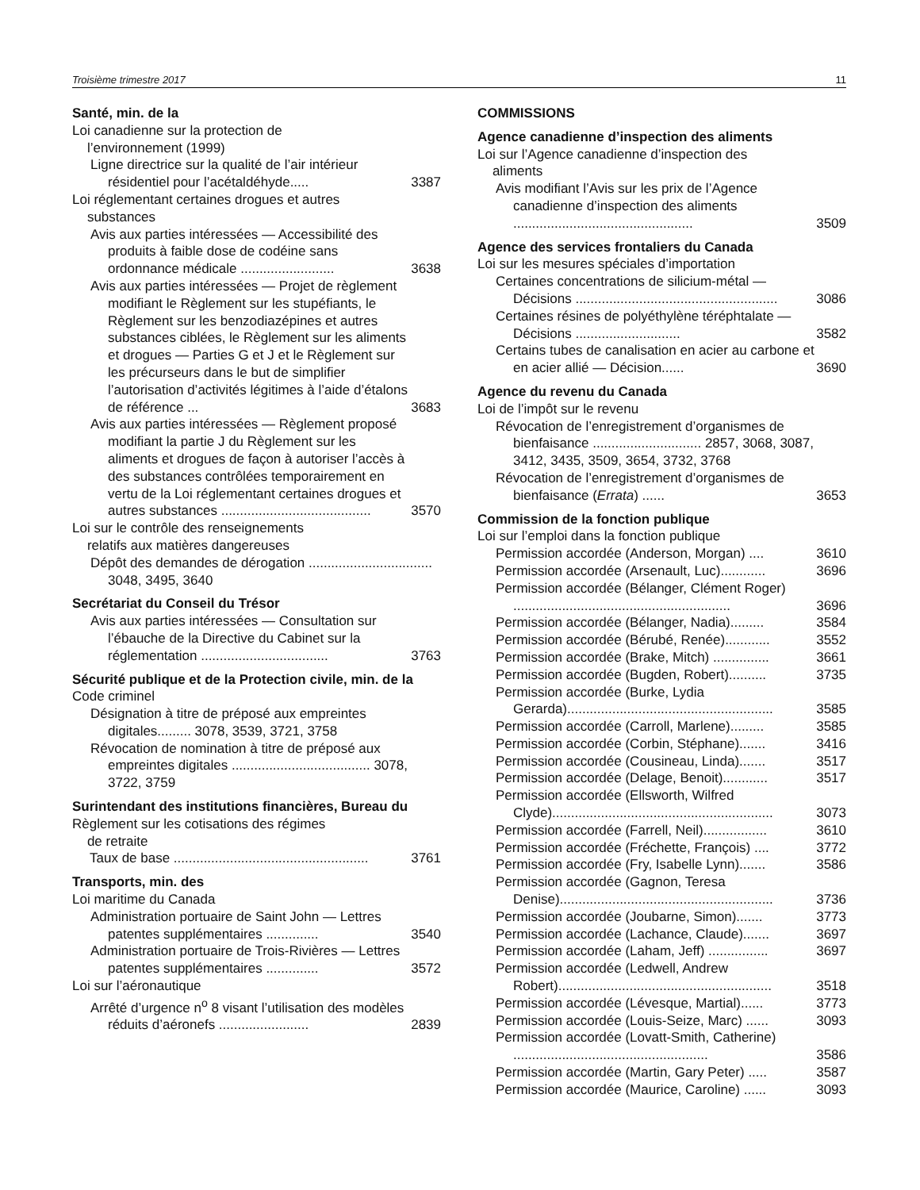Troisième trimestre 2017 11
Santé, min. de la
Loi canadienne sur la protection de
l’environnement (1999)
Ligne directrice sur la qualité de l’air intérieur résidentiel pour l’acétaldéhyde.....
3387
Loi réglementant certaines drogues et autres
substances
Avis aux parties intéressées — Accessibilité des produits à faible dose de codéine sans ordonnance médicale .........................
3638
Avis aux parties intéressées — Projet de règlement modifiant le Règlement sur les stupéfiants, le Règlement sur les benzodiazépines et autres substances ciblées, le Règlement sur les aliments et drogues — Parties G et J et le Règlement sur les précurseurs dans le but de simplifier l’autorisation d’activités légitimes à l’aide d’étalons de référence ...
3683
Avis aux parties intéressées — Règlement proposé modifiant la partie J du Règlement sur les aliments et drogues de façon à autoriser l’accès à des substances contrôlées temporairement en vertu de la Loi réglementant certaines drogues et autres substances ........................................
3570
Loi sur le contrôle des renseignements
relatifs aux matières dangereuses
Dépôt des demandes de dérogation ................................. 3048, 3495, 3640
Secrétariat du Conseil du Trésor
Avis aux parties intéressées — Consultation sur l’ébauche de la Directive du Cabinet sur la réglementation ..................................
3763
Sécurité publique et de la Protection civile, min. de la
Code criminel
Désignation à titre de préposé aux empreintes digitales......... 3078, 3539, 3721, 3758
Révocation de nomination à titre de préposé aux empreintes digitales ..................................... 3078, 3722, 3759
Surintendant des institutions financières, Bureau du
Règlement sur les cotisations des régimes
de retraite
Taux de base ....................................................
3761
Transports, min. des
Loi maritime du Canada
Administration portuaire de Saint John — Lettres patentes supplémentaires ..............
3540
Administration portuaire de Trois-Rivières — Lettres patentes supplémentaires ..............
3572
Loi sur l’aéronautique
Arrêté d’urgence n<sup>o</sup> 8 visant l’utilisation des modèles réduits d’aéronefs ........................
2839
COMMISSIONS
Agence canadienne d’inspection des aliments
Loi sur l’Agence canadienne d’inspection des
aliments
Avis modifiant l’Avis sur les prix de l’Agence canadienne d’inspection des aliments ................................................
3509
Agence des services frontaliers du Canada
Loi sur les mesures spéciales d’importation
Certaines concentrations de silicium-métal — Décisions ......................................................
3086
Certaines résines de polyéthylène téréphtalate — Décisions ............................
3582
Certains tubes de canalisation en acier au carbone et en acier allié — Décision......
3690
Agence du revenu du Canada
Loi de l’impôt sur le revenu
Révocation de l’enregistrement d’organismes de bienfaisance ............................. 2857, 3068, 3087, 3412, 3435, 3509, 3654, 3732, 3768
Révocation de l’enregistrement d’organismes de bienfaisance (Errata) ......
3653
Commission de la fonction publique
Loi sur l’emploi dans la fonction publique
Permission accordée (Anderson, Morgan) ....
3610
Permission accordée (Arsenault, Luc)............
3696
Permission accordée (Bélanger, Clément Roger) ..........................................................
3696
Permission accordée (Bélanger, Nadia).........
3584
Permission accordée (Bérubé, Renée)............
3552
Permission accordée (Brake, Mitch) ...............
3661
Permission accordée (Bugden, Robert)..........
3735
Permission accordée (Burke, Lydia Gerarda).......................................................
3585
Permission accordée (Carroll, Marlene).........
3585
Permission accordée (Corbin, Stéphane).......
3416
Permission accordée (Cousineau, Linda).......
3517
Permission accordée (Delage, Benoit)............
3517
Permission accordée (Ellsworth, Wilfred Clyde)...........................................................
3073
Permission accordée (Farrell, Neil).................
3610
Permission accordée (Fréchette, François) ....
3772
Permission accordée (Fry, Isabelle Lynn).......
3586
Permission accordée (Gagnon, Teresa Denise).........................................................
3736
Permission accordée (Joubarne, Simon).......
3773
Permission accordée (Lachance, Claude).......
3697
Permission accordée (Laham, Jeff) ................
3697
Permission accordée (Ledwell, Andrew Robert).........................................................
3518
Permission accordée (Lévesque, Martial)......
3773
Permission accordée (Louis-Seize, Marc) ......
3093
Permission accordée (Lovatt-Smith, Catherine) ....................................................
3586
Permission accordée (Martin, Gary Peter) .....
3587
Permission accordée (Maurice, Caroline) ......
3093